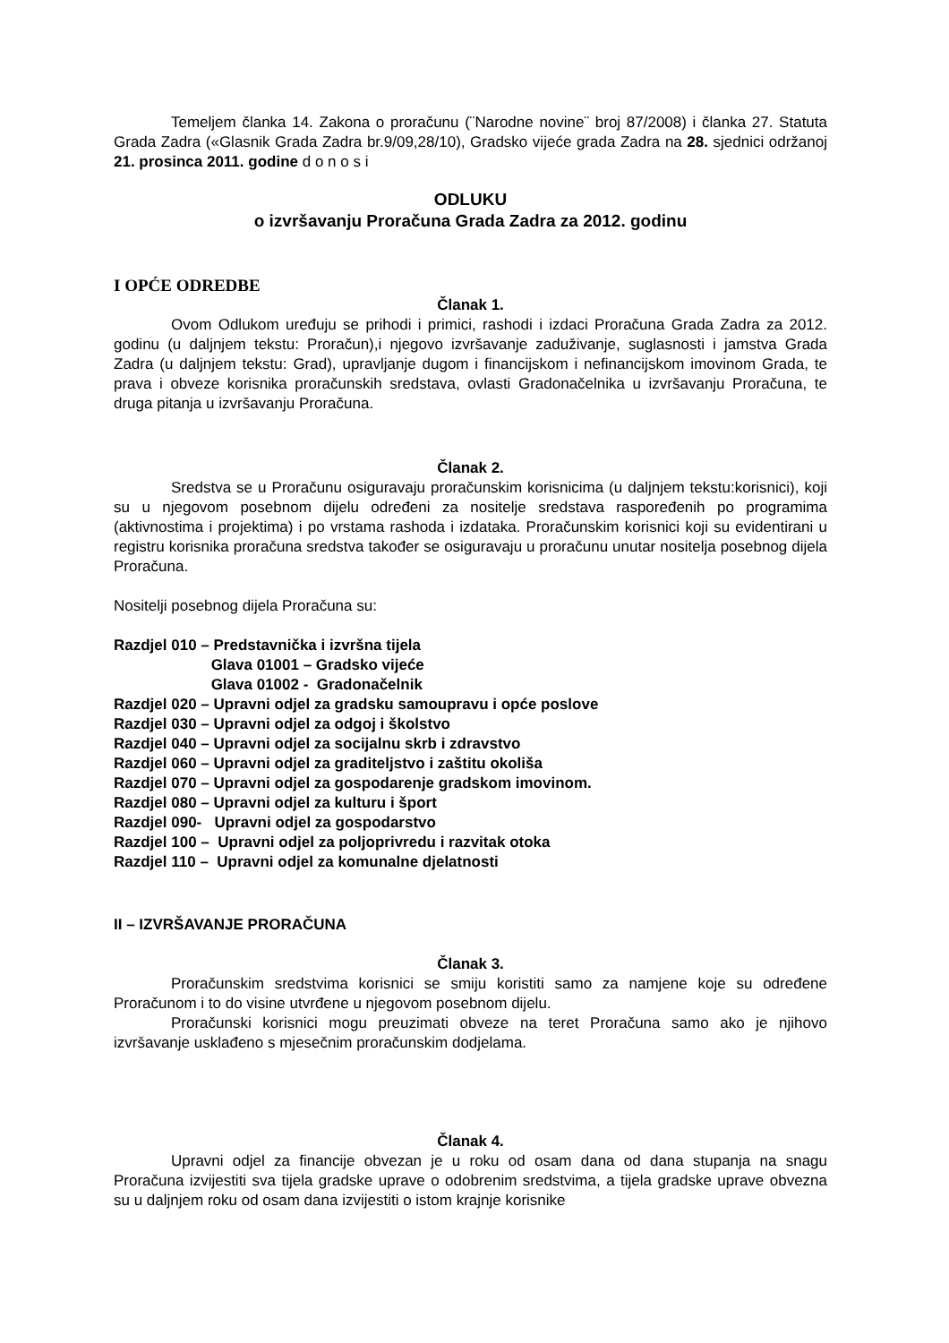Temeljem članka 14. Zakona o proračunu (¨Narodne novine¨ broj 87/2008) i članka 27. Statuta Grada Zadra («Glasnik Grada Zadra br.9/09,28/10), Gradsko vijeće grada Zadra na 28. sjednici održanoj 21. prosinca 2011. godine d o n o s i
ODLUKU
o izvršavanju Proračuna Grada Zadra za 2012. godinu
I OPĆE ODREDBE
Članak 1.
Ovom Odlukom uređuju se prihodi i primici, rashodi i izdaci Proračuna Grada Zadra za 2012. godinu (u daljnjem tekstu: Proračun),i njegovo izvršavanje zaduživanje, suglasnosti i jamstva Grada Zadra (u daljnjem tekstu: Grad), upravljanje dugom i financijskom i nefinancijskom imovinom Grada, te prava i obveze korisnika proračunskih sredstava, ovlasti Gradonačelnika u izvršavanju Proračuna, te druga pitanja u izvršavanju Proračuna.
Članak 2.
Sredstva se u Proračunu osiguravaju proračunskim korisnicima (u daljnjem tekstu:korisnici), koji su u njegovom posebnom dijelu određeni za nositelje sredstava raspoređenih po programima (aktivnostima i projektima) i po vrstama rashoda i izdataka. Proračunskim korisnici koji su evidentirani u registru korisnika proračuna sredstva također se osiguravaju u proračunu unutar nositelja posebnog dijela Proračuna.
Nositelji posebnog dijela Proračuna su:
Razdjel 010 – Predstavnička i izvršna tijela
Glava 01001 – Gradsko vijeće
Glava 01002 - Gradonačelnik
Razdjel 020 – Upravni odjel za gradsku samoupravu i opće poslove
Razdjel 030 – Upravni odjel za odgoj i školstvo
Razdjel 040 – Upravni odjel za socijalnu skrb i zdravstvo
Razdjel 060 – Upravni odjel za graditeljstvo i zaštitu okoliša
Razdjel 070 – Upravni odjel za gospodarenje gradskom imovinom.
Razdjel 080 – Upravni odjel za kulturu i šport
Razdjel 090- Upravni odjel za gospodarstvo
Razdjel 100 – Upravni odjel za poljoprivredu i razvitak otoka
Razdjel 110 – Upravni odjel za komunalne djelatnosti
II – IZVRŠAVANJE PRORAČUNA
Članak 3.
Proračunskim sredstvima korisnici se smiju koristiti samo za namjene koje su određene Proračunom i to do visine utvrđene u njegovom posebnom dijelu.
Proračunski korisnici mogu preuzimati obveze na teret Proračuna samo ako je njihovo izvršavanje usklađeno s mjesečnim proračunskim dodjelama.
Članak 4.
Upravni odjel za financije obvezan je u roku od osam dana od dana stupanja na snagu Proračuna izvijestiti sva tijela gradske uprave o odobrenim sredstvima, a tijela gradske uprave obvezna su u daljnjem roku od osam dana izvijestiti o istom krajnje korisnike